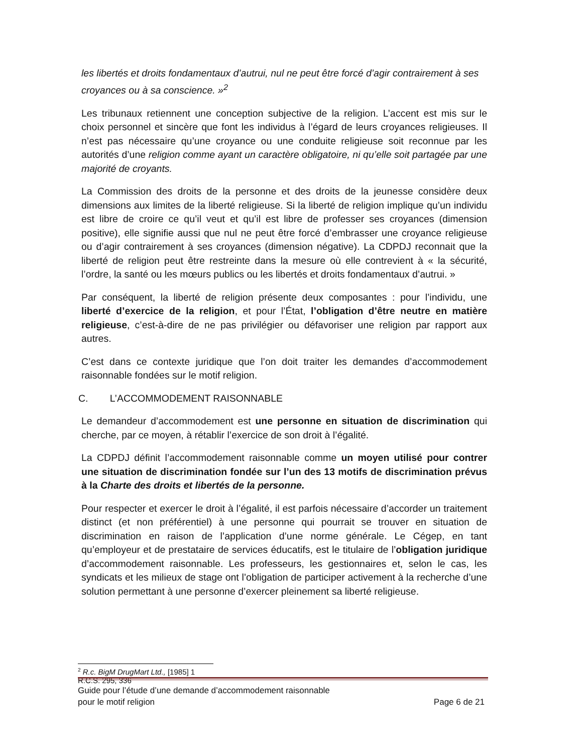les libertés et droits fondamentaux d’autrui, nul ne peut être forcé d’agir contrairement à ses croyances ou à sa conscience. »<sup>2</sup>
Les tribunaux retiennent une conception subjective de la religion. L’accent est mis sur le choix personnel et sincère que font les individus à l’égard de leurs croyances religieuses. Il n’est pas nécessaire qu’une croyance ou une conduite religieuse soit reconnue par les autorités d’une religion comme ayant un caractère obligatoire, ni qu’elle soit partagée par une majorité de croyants.
La Commission des droits de la personne et des droits de la jeunesse considère deux dimensions aux limites de la liberté religieuse. Si la liberté de religion implique qu’un individu est libre de croire ce qu’il veut et qu’il est libre de professer ses croyances (dimension positive), elle signifie aussi que nul ne peut être forcé d’embrasser une croyance religieuse ou d’agir contrairement à ses croyances (dimension négative). La CDPDJ reconnait que la liberté de religion peut être restreinte dans la mesure où elle contrevient à « la sécurité, l’ordre, la santé ou les mœurs publics ou les libertés et droits fondamentaux d’autrui. »
Par conséquent, la liberté de religion présente deux composantes : pour l’individu, une liberté d’exercice de la religion, et pour l’État, l’obligation d’être neutre en matière religieuse, c’est-à-dire de ne pas privilégier ou défavoriser une religion par rapport aux autres.
C’est dans ce contexte juridique que l’on doit traiter les demandes d’accommodement raisonnable fondées sur le motif religion.
C. L’ACCOMMODEMENT RAISONNABLE
Le demandeur d’accommodement est une personne en situation de discrimination qui cherche, par ce moyen, à rétablir l’exercice de son droit à l’égalité.
La CDPDJ définit l’accommodement raisonnable comme un moyen utilisé pour contrer une situation de discrimination fondée sur l’un des 13 motifs de discrimination prévus à la Charte des droits et libertés de la personne.
Pour respecter et exercer le droit à l’égalité, il est parfois nécessaire d’accorder un traitement distinct (et non préférentiel) à une personne qui pourrait se trouver en situation de discrimination en raison de l’application d’une norme générale. Le Cégep, en tant qu’employeur et de prestataire de services éducatifs, est le titulaire de l’obligation juridique d’accommodement raisonnable. Les professeurs, les gestionnaires et, selon le cas, les syndicats et les milieux de stage ont l’obligation de participer activement à la recherche d’une solution permettant à une personne d’exercer pleinement sa liberté religieuse.
<sup>2</sup> R.c. BigM DrugMart Ltd., [1985] 1 R.C.S. 295, 336
Guide pour l’étude d’une demande d’accommodement raisonnable
pour le motif religion Page 6 de 21